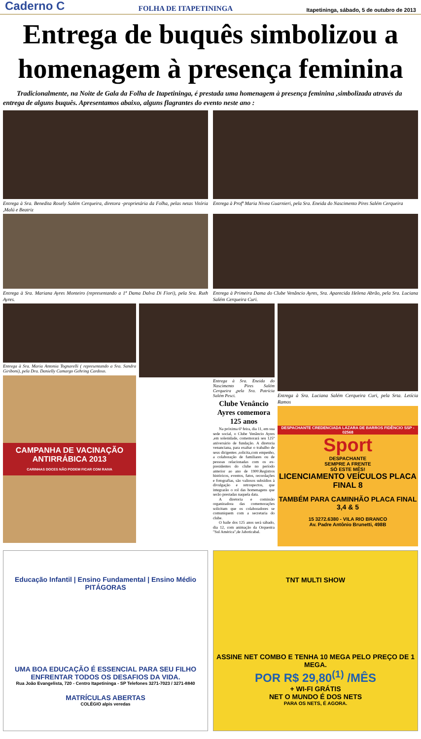Caderno C FOLHA DE ITAPETININGA Itapetininga, sábado, 5 de outubro de 2013
Entrega de buquês simbolizou a homenagem à presença feminina
Tradicionalmente, na Noite de Gala da Folha de Itapetininga, é prestada uma homenagem à presença feminina ,simbolizada através da entrega de alguns buquês. Apresentamos abaixo, alguns flagrantes do evento neste ano :
Entrega à Sra. Benedita Rosely Salém Cerqueira, diretora -proprietária da Folha, pelas netas Vitória ,Malú e Beatriz
Entrega à Profª Maria Nivea Guarnieri, pela Sra. Eneida do Nascimento Pires Salém Cerqueira
Entrega à Sra. Mariana Ayres Monteiro (representando a 1ª Dama Dalva Di Fiori), pela Sra. Ruth Ayres.
Entrega à Primeira Dama do Clube Venâncio Ayres, Sra. Aparecida Helena Abrão, pela Sra. Luciana Salém Cerqueira Curi.
Entrega à Sra. Maria Antonia Tognarelli ( representando a Sra. Sandra Giriboni), pela Dra. Danielly Camargo Gehring Cardoso.
CAMPANHA DE VACINAÇÃO ANTIRRÁBICA 2013
CARINHAS DOCES NÃO PODEM FICAR COM RAIVA
Entrega à Sra. Eneida do Nascimento Pires Salém Cerqueira ,pela Sra. Patrícia Salém Pesci.
Clube Venâncio Ayres comemora 125 anos
Na próxima 6ª feira, dia 11, em sua sede social, o Clube Venâncio Ayres ,em solenidade, comemorará seu 125º aniversário de fundação. A diretoria venanciana, para exaltar o trabalho de seus dirigentes ,solicita,com empenho, a colaboração de familiares ou de pessoas relacionadas com os ex-presidentes do clube no período anterior ao ano de 1900.Registros históricos, eventos, fatos, recordações e fotografias, são valiosos subsídios à divulgação e retrospectos, que integrarão o rol das homenagens que serão prestadas naquela data.
A diretoria e comissão organizadora das comemorações solicitam que os colaboradores se comuniquem com a secretaria do clube.
O baile dos 125 anos será sábado, dia 12, com animação da Orquestra "Sul América",de Jaboticabal.
Entrega à Sra. Luciana Salém Cerqueira Curi, pela Srta. Letícia Ramos
DESPACHANTE CREDENCIADA LÁZARA DE BARROS FIDÊNCIO SSP - 02568
Sport
DESPACHANTE
SEMPRE A FRENTE
SÓ ESTE MÊS!
LICENCIAMENTO VEÍCULOS PLACA FINAL 8
TAMBÉM PARA CAMINHÃO PLACA FINAL 3,4 & 5
15 3272.6380 - VILA RIO BRANCO
Av. Padre Antônio Brunetti, 498B
Educação Infantil | Ensino Fundamental | Ensino Médio
PITÁGORAS
UMA BOA EDUCAÇÃO É ESSENCIAL PARA SEU FILHO ENFRENTAR TODOS OS DESAFIOS DA VIDA.
Rua João Evangelista, 720 - Centro Itapetininga - SP Telefones 3271-7023 / 3271-8840
MATRÍCULAS ABERTAS
COLÉGIO alpis veredas
TNT MULTI SHOW
ASSINE NET COMBO E TENHA 10 MEGA PELO PREÇO DE 1 MEGA.
POR R$ 29,80<sup>(1)</sup> /MÊS
+ WI-FI GRÁTIS
NET O MUNDO É DOS NETS
PARA OS NETS, É AGORA.